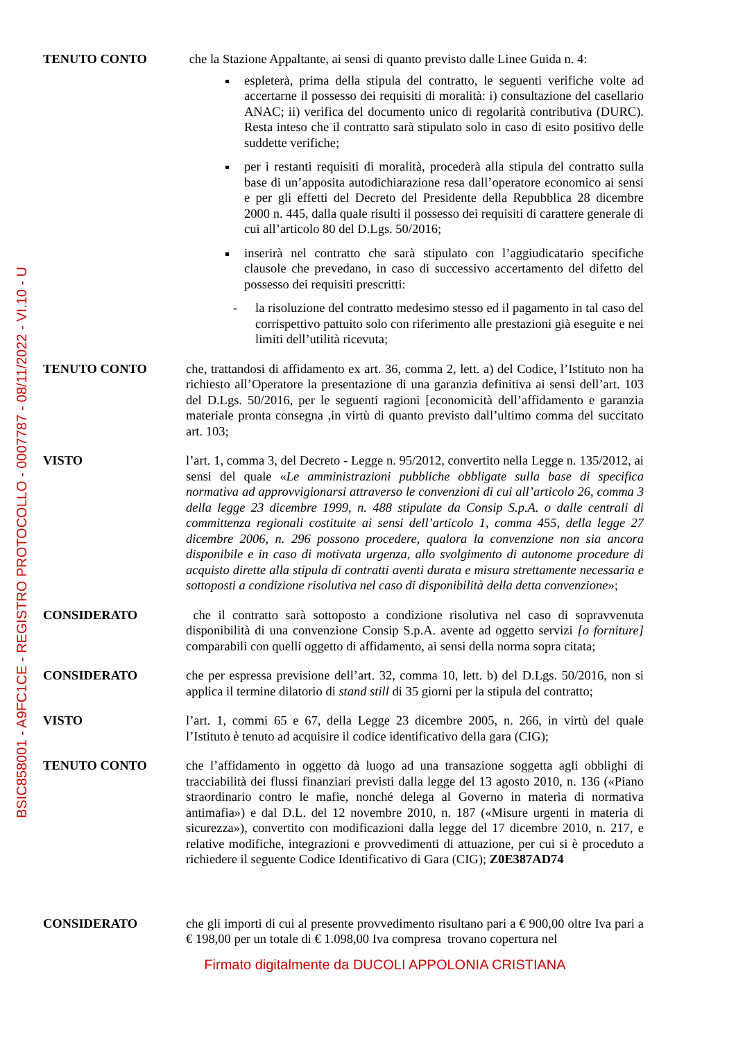BSIC858001 - A9FC1CE - REGISTRO PROTOCOLLO - 0007787 - 08/11/2022 - VI.10 - U
TENUTO CONTO che la Stazione Appaltante, ai sensi di quanto previsto dalle Linee Guida n. 4:
espleterà, prima della stipula del contratto, le seguenti verifiche volte ad accertarne il possesso dei requisiti di moralità: i) consultazione del casellario ANAC; ii) verifica del documento unico di regolarità contributiva (DURC). Resta inteso che il contratto sarà stipulato solo in caso di esito positivo delle suddette verifiche;
per i restanti requisiti di moralità, procederà alla stipula del contratto sulla base di un’apposita autodichiarazione resa dall’operatore economico ai sensi e per gli effetti del Decreto del Presidente della Repubblica 28 dicembre 2000 n. 445, dalla quale risulti il possesso dei requisiti di carattere generale di cui all’articolo 80 del D.Lgs. 50/2016;
inserirà nel contratto che sarà stipulato con l’aggiudicatario specifiche clausole che prevedano, in caso di successivo accertamento del difetto del possesso dei requisiti prescritti:
- la risoluzione del contratto medesimo stesso ed il pagamento in tal caso del corrispettivo pattuito solo con riferimento alle prestazioni già eseguite e nei limiti dell’utilità ricevuta;
TENUTO CONTO che, trattandosi di affidamento ex art. 36, comma 2, lett. a) del Codice, l’Istituto non ha richiesto all’Operatore la presentazione di una garanzia definitiva ai sensi dell’art. 103 del D.Lgs. 50/2016, per le seguenti ragioni [economicità dell’affidamento e garanzia materiale pronta consegna ,in virtù di quanto previsto dall’ultimo comma del succitato art. 103;
VISTO l’art. 1, comma 3, del Decreto - Legge n. 95/2012, convertito nella Legge n. 135/2012, ai sensi del quale «Le amministrazioni pubbliche obbligate sulla base di specifica normativa ad approvvigionarsi attraverso le convenzioni di cui all’articolo 26, comma 3 della legge 23 dicembre 1999, n. 488 stipulate da Consip S.p.A. o dalle centrali di committenza regionali costituite ai sensi dell’articolo 1, comma 455, della legge 27 dicembre 2006, n. 296 possono procedere, qualora la convenzione non sia ancora disponibile e in caso di motivata urgenza, allo svolgimento di autonome procedure di acquisto dirette alla stipula di contratti aventi durata e misura strettamente necessaria e sottoposti a condizione risolutiva nel caso di disponibilità della detta convenzione»;
CONSIDERATO che il contratto sarà sottoposto a condizione risolutiva nel caso di sopravvenuta disponibilità di una convenzione Consip S.p.A. avente ad oggetto servizi [o forniture] comparabili con quelli oggetto di affidamento, ai sensi della norma sopra citata;
CONSIDERATO che per espressa previsione dell’art. 32, comma 10, lett. b) del D.Lgs. 50/2016, non si applica il termine dilatorio di stand still di 35 giorni per la stipula del contratto;
VISTO l’art. 1, commi 65 e 67, della Legge 23 dicembre 2005, n. 266, in virtù del quale l’Istituto è tenuto ad acquisire il codice identificativo della gara (CIG);
TENUTO CONTO che l’affidamento in oggetto dà luogo ad una transazione soggetta agli obblighi di tracciabilità dei flussi finanziari previsti dalla legge del 13 agosto 2010, n. 136 («Piano straordinario contro le mafie, nonché delega al Governo in materia di normativa antimafia») e dal D.L. del 12 novembre 2010, n. 187 («Misure urgenti in materia di sicurezza»), convertito con modificazioni dalla legge del 17 dicembre 2010, n. 217, e relative modifiche, integrazioni e provvedimenti di attuazione, per cui si è proceduto a richiedere il seguente Codice Identificativo di Gara (CIG); Z0E387AD74
CONSIDERATO che gli importi di cui al presente provvedimento risultano pari a € 900,00 oltre Iva pari a € 198,00 per un totale di € 1.098,00 Iva compresa trovano copertura nel
Firmato digitalmente da DUCOLI APPOLONIA CRISTIANA